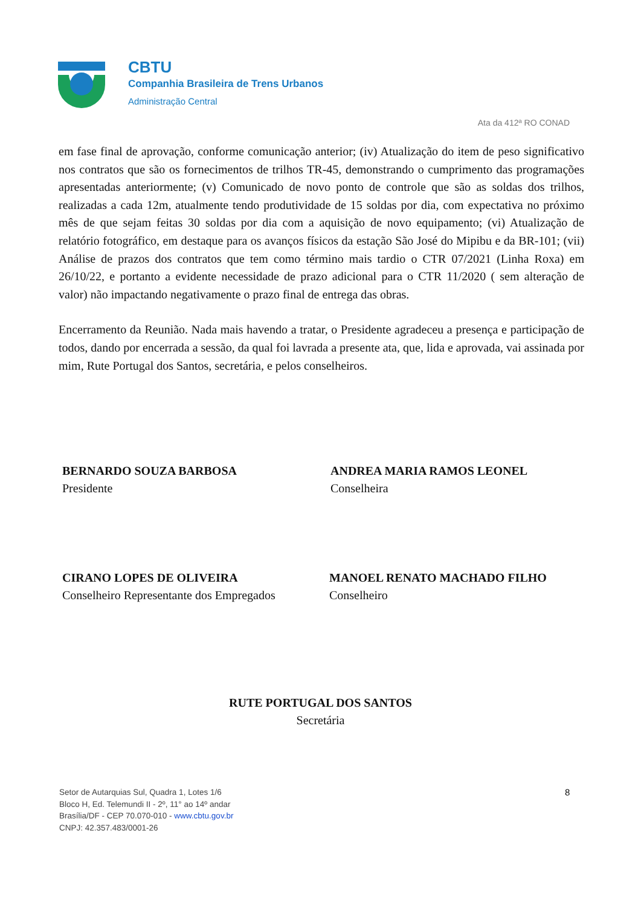CBTU
Companhia Brasileira de Trens Urbanos
Administração Central
Ata da 412ª RO CONAD
em fase final de aprovação, conforme comunicação anterior; (iv) Atualização do item de peso significativo nos contratos que são os fornecimentos de trilhos TR-45, demonstrando o cumprimento das programações apresentadas anteriormente; (v) Comunicado de novo ponto de controle que são as soldas dos trilhos, realizadas a cada 12m, atualmente tendo produtividade de 15 soldas por dia, com expectativa no próximo mês de que sejam feitas 30 soldas por dia com a aquisição de novo equipamento; (vi) Atualização de relatório fotográfico, em destaque para os avanços físicos da estação São José do Mipibu e da BR-101; (vii) Análise de prazos dos contratos que tem como término mais tardio o CTR 07/2021 (Linha Roxa) em 26/10/22, e portanto a evidente necessidade de prazo adicional para o CTR 11/2020 ( sem alteração de valor) não impactando negativamente o prazo final de entrega das obras.
Encerramento da Reunião. Nada mais havendo a tratar, o Presidente agradeceu a presença e participação de todos, dando por encerrada a sessão, da qual foi lavrada a presente ata, que, lida e aprovada, vai assinada por mim, Rute Portugal dos Santos, secretária, e pelos conselheiros.
BERNARDO SOUZA BARBOSA
Presidente
ANDREA MARIA RAMOS LEONEL
Conselheira
CIRANO LOPES DE OLIVEIRA
Conselheiro Representante dos Empregados
MANOEL RENATO MACHADO FILHO
Conselheiro
RUTE PORTUGAL DOS SANTOS
Secretária
Setor de Autarquias Sul, Quadra 1, Lotes 1/6
Bloco H, Ed. Telemundi II - 2º, 11° ao 14º andar
Brasília/DF - CEP 70.070-010 - www.cbtu.gov.br
CNPJ: 42.357.483/0001-26
8